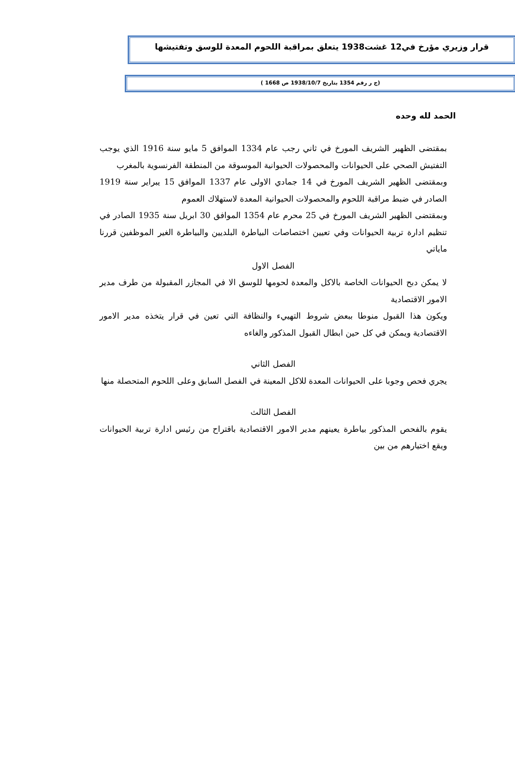قرار وزيري مؤرخ في12 غشت1938 يتعلق بمراقبة اللحوم المعدة للوسق وتفتيشها
(ج ر رقم 1354 بتاريخ 1938/10/7 ص 1668 )
الحمد لله وحده
بمقتضى الظهير الشريف المورخ في ثاني رجب عام 1334 الموافق 5 مايو سنة 1916 الذي يوجب التفتيش الصحي على الحيوانات والمحصولات الحيوانية الموسوقة من المنطقة الفرنسوية بالمغرب
وبمقتضى الظهير الشريف المورخ في 14 جمادي الاولى عام 1337 الموافق 15 يبراير سنة 1919 الصادر في ضبط مراقبة اللحوم والمحصولات الحيوانية المعدة لاستهلاك العموم
وبمقتضى الظهير الشريف المورخ في 25 محرم عام 1354 الموافق 30 ابريل سنة 1935 الصادر في تنظيم ادارة تربية الحيوانات وفي تعيين اختصاصات البياطرة البلديين والبياطرة الغير الموظفين قررنا ماياتي
الفصل الاول
لا يمكن دبح الحيوانات الخاصة بالاكل والمعدة لحومها للوسق الا في المجازر المقبولة من طرف مدير الامور الاقتصادية
ويكون هذا القبول منوطا ببعض شروط التهييء والنظافة التي تعين في قرار يتخذه مدير الامور الاقتصادية ويمكن في كل حين ابطال القبول المذكور والغاءه
الفصل الثاني
يجري فحص وجوبا على الحيوانات المعدة للاكل المعينة في الفصل السابق وعلى اللحوم المتحصلة منها
الفصل الثالث
يقوم بالفحص المذكور بياطرة يعينهم مدير الامور الاقتصادية باقتراح من رئيس ادارة تربية الحيوانات ويقع اختيارهم من بين